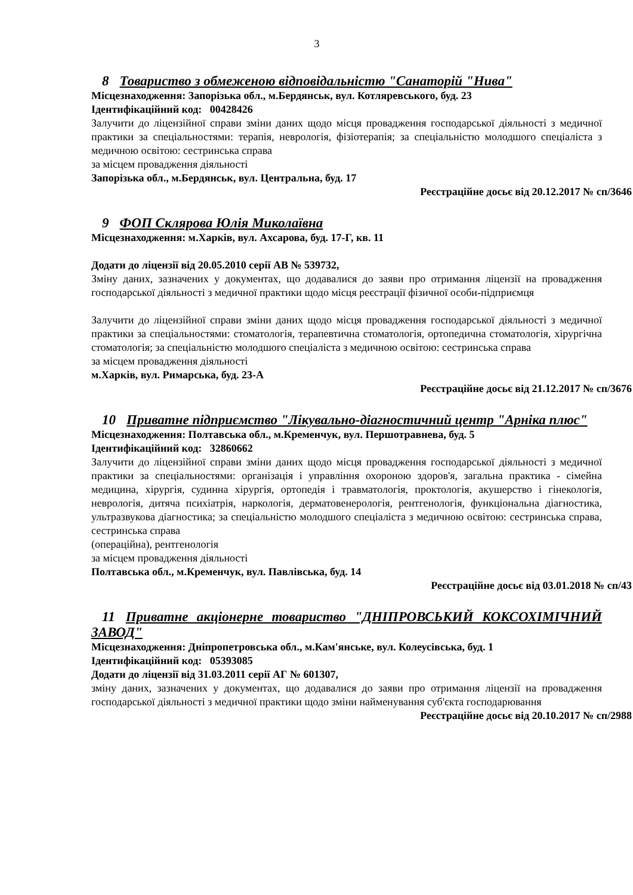3
8 Товариство з обмеженою відповідальністю "Санаторій "Нива"
Місцезнаходження: Запорізька обл., м.Бердянськ, вул. Котляревського, буд. 23
Ідентифікаційний код: 00428426
Залучити до ліцензійної справи зміни даних щодо місця провадження господарської діяльності з медичної практики за спеціальностями: терапія, неврологія, фізіотерапія; за спеціальністю молодшого спеціаліста з медичною освітою: сестринська справа
за місцем провадження діяльності
Запорізька обл., м.Бердянськ, вул. Центральна, буд. 17
Реєстраційне досьє від 20.12.2017 № сп/3646
9 ФОП Склярова Юлія Миколаївна
Місцезнаходження: м.Харків, вул. Ахсарова, буд. 17-Г, кв. 11
Додати до ліцензії від 20.05.2010 серії АВ № 539732,
Зміну даних, зазначених у документах, що додавалися до заяви про отримання ліцензії на провадження господарської діяльності з медичної практики щодо місця реєстрації фізичної особи-підприємця
Залучити до ліцензійної справи зміни даних щодо місця провадження господарської діяльності з медичної практики за спеціальностями: стоматологія, терапевтична стоматологія, ортопедична стоматологія, хірургічна стоматологія; за спеціальністю молодшого спеціаліста з медичною освітою: сестринська справа
за місцем провадження діяльності
м.Харків, вул. Римарська, буд. 23-А
Реєстраційне досьє від 21.12.2017 № сп/3676
10 Приватне підприємство "Лікувально-діагностичний центр "Арніка плюс"
Місцезнаходження: Полтавська обл., м.Кременчук, вул. Першотравнева, буд. 5
Ідентифікаційний код: 32860662
Залучити до ліцензійної справи зміни даних щодо місця провадження господарської діяльності з медичної практики за спеціальностями: організація і управління охороною здоров'я, загальна практика - сімейна медицина, хірургія, судинна хірургія, ортопедія і травматологія, проктологія, акушерство і гінекологія, неврологія, дитяча психіатрія, наркологія, дерматовенерологія, рентгенологія, функціональна діагностика, ультразвукова діагностика; за спеціальністю молодшого спеціаліста з медичною освітою: сестринська справа, сестринська справа
(операційна), рентгенологія
за місцем провадження діяльності
Полтавська обл., м.Кременчук, вул. Павлівська, буд. 14
Реєстраційне досьє від 03.01.2018 № сп/43
11 Приватне акціонерне товариство "ДНІПРОВСЬКИЙ КОКСОХІМІЧНИЙ ЗАВОД"
Місцезнаходження: Дніпропетровська обл., м.Кам'янське, вул. Колеусівська, буд. 1
Ідентифікаційний код: 05393085
Додати до ліцензії від 31.03.2011 серії АГ № 601307,
зміну даних, зазначених у документах, що додавалися до заяви про отримання ліцензії на провадження господарської діяльності з медичної практики щодо зміни найменування суб'єкта господарювання
Реєстраційне досьє від 20.10.2017 № сп/2988